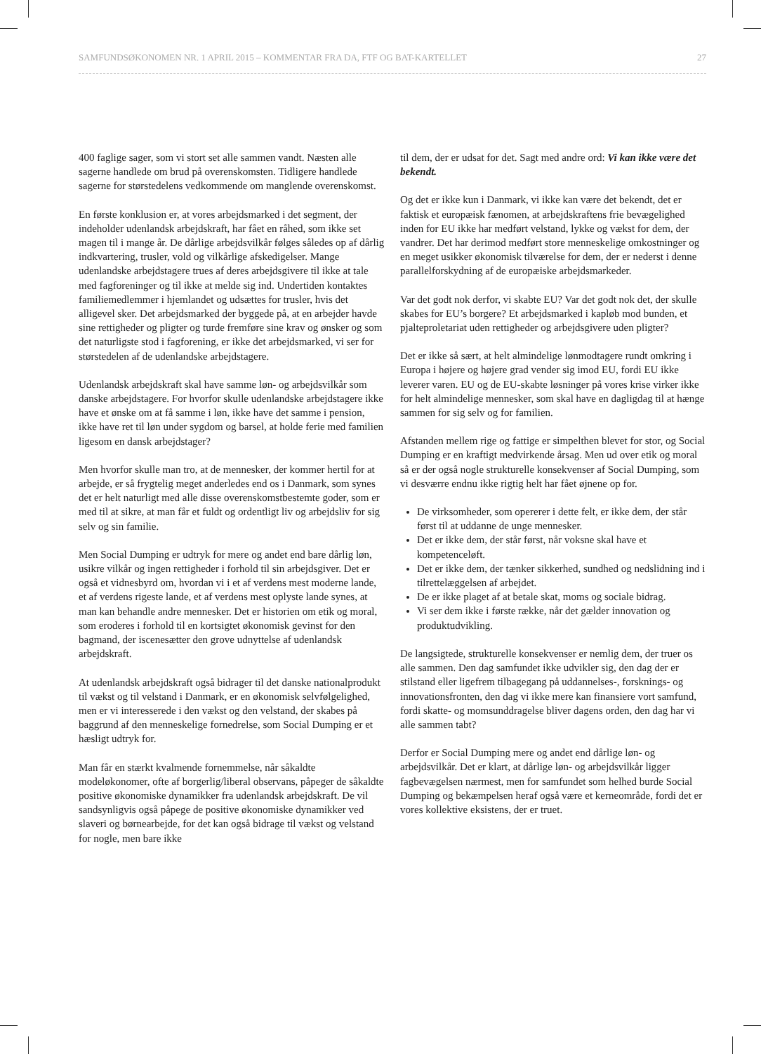SAMFUNDSØKONOMEN NR. 1 APRIL 2015 – KOMMENTAR FRA DA, FTF OG BAT-KARTELLET 27
400 faglige sager, som vi stort set alle sammen vandt. Næsten alle sagerne handlede om brud på overenskomsten. Tidligere handlede sagerne for størstedelens vedkommende om manglende overenskomst.
En første konklusion er, at vores arbejdsmarked i det segment, der indeholder udenlandsk arbejdskraft, har fået en råhed, som ikke set magen til i mange år. De dårlige arbejdsvilkår følges således op af dårlig indkvartering, trusler, vold og vilkårlige afskedigelser. Mange udenlandske arbejdstagere trues af deres arbejdsgivere til ikke at tale med fagforeninger og til ikke at melde sig ind. Undertiden kontaktes familiemedlemmer i hjemlandet og udsættes for trusler, hvis det alligevel sker. Det arbejdsmarked der byggede på, at en arbejder havde sine rettigheder og pligter og turde fremføre sine krav og ønsker og som det naturligste stod i fagforening, er ikke det arbejdsmarked, vi ser for størstedelen af de udenlandske arbejdstagere.
Udenlandsk arbejdskraft skal have samme løn- og arbejdsvilkår som danske arbejdstagere. For hvorfor skulle udenlandske arbejdstagere ikke have et ønske om at få samme i løn, ikke have det samme i pension, ikke have ret til løn under sygdom og barsel, at holde ferie med familien ligesom en dansk arbejdstager?
Men hvorfor skulle man tro, at de mennesker, der kommer hertil for at arbejde, er så frygtelig meget anderledes end os i Danmark, som synes det er helt naturligt med alle disse overenskomstbestemte goder, som er med til at sikre, at man får et fuldt og ordentligt liv og arbejdsliv for sig selv og sin familie.
Men Social Dumping er udtryk for mere og andet end bare dårlig løn, usikre vilkår og ingen rettigheder i forhold til sin arbejdsgiver. Det er også et vidnesbyrd om, hvordan vi i et af verdens mest moderne lande, et af verdens rigeste lande, et af verdens mest oplyste lande synes, at man kan behandle andre mennesker. Det er historien om etik og moral, som eroderes i forhold til en kortsigtet økonomisk gevinst for den bagmand, der iscenesætter den grove udnyttelse af udenlandsk arbejdskraft.
At udenlandsk arbejdskraft også bidrager til det danske nationalprodukt til vækst og til velstand i Danmark, er en økonomisk selvfølgelighed, men er vi interesserede i den vækst og den velstand, der skabes på baggrund af den menneskelige fornedrelse, som Social Dumping er et hæsligt udtryk for.
Man får en stærkt kvalmende fornemmelse, når såkaldte modeløkonomer, ofte af borgerlig/liberal observans, påpeger de såkaldte positive økonomiske dynamikker fra udenlandsk arbejdskraft. De vil sandsynligvis også påpege de positive økonomiske dynamikker ved slaveri og børnearbejde, for det kan også bidrage til vækst og velstand for nogle, men bare ikke
til dem, der er udsat for det. Sagt med andre ord: Vi kan ikke være det bekendt.
Og det er ikke kun i Danmark, vi ikke kan være det bekendt, det er faktisk et europæisk fænomen, at arbejdskraftens frie bevægelighed inden for EU ikke har medført velstand, lykke og vækst for dem, der vandrer. Det har derimod medført store menneskelige omkostninger og en meget usikker økonomisk tilværelse for dem, der er nederst i denne parallelforskydning af de europæiske arbejdsmarkeder.
Var det godt nok derfor, vi skabte EU? Var det godt nok det, der skulle skabes for EU’s borgere? Et arbejdsmarked i kapløb mod bunden, et pjalteproletariat uden rettigheder og arbejdsgivere uden pligter?
Det er ikke så sært, at helt almindelige lønmodtagere rundt omkring i Europa i højere og højere grad vender sig imod EU, fordi EU ikke leverer varen. EU og de EU-skabte løsninger på vores krise virker ikke for helt almindelige mennesker, som skal have en dagligdag til at hænge sammen for sig selv og for familien.
Afstanden mellem rige og fattige er simpelthen blevet for stor, og Social Dumping er en kraftigt medvirkende årsag. Men ud over etik og moral så er der også nogle strukturelle konsekvenser af Social Dumping, som vi desværre endnu ikke rigtig helt har fået øjnene op for.
De virksomheder, som opererer i dette felt, er ikke dem, der står først til at uddanne de unge mennesker.
Det er ikke dem, der står først, når voksne skal have et kompetenceløft.
Det er ikke dem, der tænker sikkerhed, sundhed og nedslidning ind i tilrettelæggelsen af arbejdet.
De er ikke plaget af at betale skat, moms og sociale bidrag.
Vi ser dem ikke i første række, når det gælder innovation og produktudvikling.
De langsigtede, strukturelle konsekvenser er nemlig dem, der truer os alle sammen. Den dag samfundet ikke udvikler sig, den dag der er stilstand eller ligefrem tilbagegang på uddannelses-, forsknings- og innovationsfronten, den dag vi ikke mere kan finansiere vort samfund, fordi skatte- og momsunddragelse bliver dagens orden, den dag har vi alle sammen tabt?
Derfor er Social Dumping mere og andet end dårlige løn- og arbejdsvilkår. Det er klart, at dårlige løn- og arbejdsvilkår ligger fagbevægelsen nærmest, men for samfundet som helhed burde Social Dumping og bekæmpelsen heraf også være et kerneområde, fordi det er vores kollektive eksistens, der er truet.